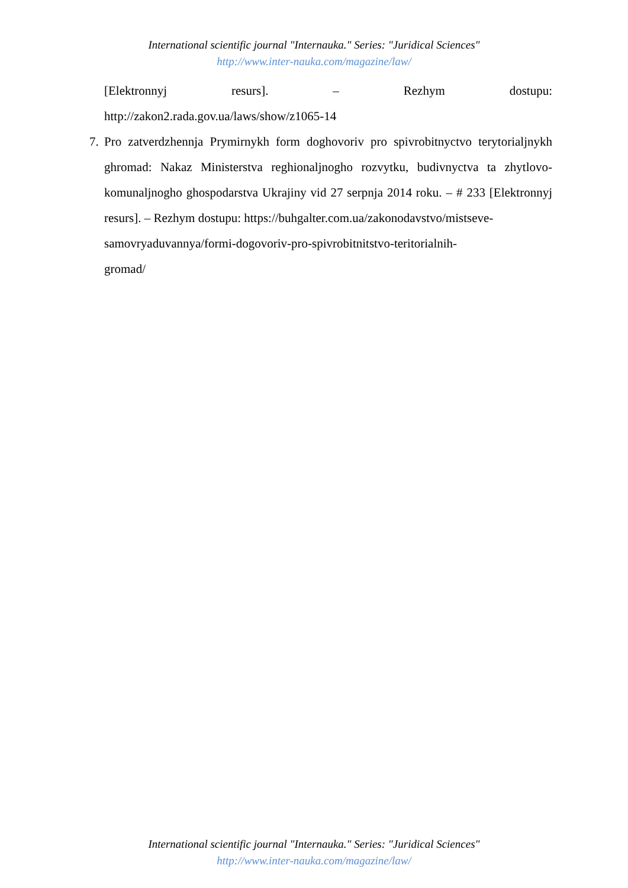International scientific journal "Internauka." Series: "Juridical Sciences"
http://www.inter-nauka.com/magazine/law/
[Elektronnyj resurs]. – Rezhym dostupu:
http://zakon2.rada.gov.ua/laws/show/z1065-14
7. Pro zatverdzhennja Prymirnykh form doghovoriv pro spivrobitnyctvo terytorialjnykh ghromad: Nakaz Ministerstva reghionaljnogho rozvytku, budivnyctva ta zhytlovo-komunaljnogho ghospodarstva Ukrajiny vid 27 serpnja 2014 roku. – # 233 [Elektronnyj resurs]. – Rezhym dostupu: https://buhgalter.com.ua/zakonodavstvo/mistseve-
samovryaduvannya/formi-dogovoriv-pro-spivrobitnitstvo-teritorialnih-
gromad/
International scientific journal "Internauka." Series: "Juridical Sciences"
http://www.inter-nauka.com/magazine/law/